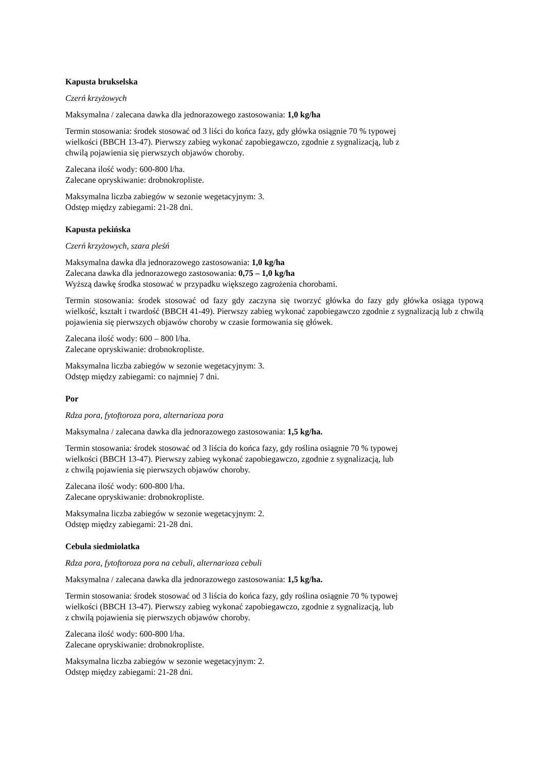Kapusta brukselska
Czerń krzyżowych
Maksymalna / zalecana dawka dla jednorazowego zastosowania: 1,0 kg/ha
Termin stosowania: środek stosować od 3 liści do końca fazy, gdy główka osiągnie 70 % typowej
wielkości (BBCH 13-47). Pierwszy zabieg wykonać zapobiegawczo, zgodnie z sygnalizacją, lub z
chwilą pojawienia się pierwszych objawów choroby.
Zalecana ilość wody: 600-800 l/ha.
Zalecane opryskiwanie: drobnokropliste.
Maksymalna liczba zabiegów w sezonie wegetacyjnym: 3.
Odstęp między zabiegami: 21-28 dni.
Kapusta pekińska
Czerń krzyżowych, szara pleśń
Maksymalna dawka dla jednorazowego zastosowania: 1,0 kg/ha
Zalecana dawka dla jednorazowego zastosowania: 0,75 – 1,0 kg/ha
Wyższą dawkę środka stosować w przypadku większego zagrożenia chorobami.
Termin stosowania: środek stosować od fazy gdy zaczyna się tworzyć główka do fazy gdy główka osiąga typową wielkość, kształt i twardość (BBCH 41-49). Pierwszy zabieg wykonać zapobiegawczo zgodnie z sygnalizacją lub z chwilą pojawienia się pierwszych objawów choroby w czasie formowania się główek.
Zalecana ilość wody: 600 – 800 l/ha.
Zalecane opryskiwanie: drobnokropliste.
Maksymalna liczba zabiegów w sezonie wegetacyjnym: 3.
Odstęp między zabiegami: co najmniej 7 dni.
Por
Rdza pora, fytoftoroza pora, alternarioza pora
Maksymalna / zalecana dawka dla jednorazowego zastosowania: 1,5 kg/ha.
Termin stosowania: środek stosować od 3 liścia do końca fazy, gdy roślina osiągnie 70 % typowej
wielkości (BBCH 13-47). Pierwszy zabieg wykonać zapobiegawczo, zgodnie z sygnalizacją, lub
z chwilą pojawienia się pierwszych objawów choroby.
Zalecana ilość wody: 600-800 l/ha.
Zalecane opryskiwanie: drobnokropliste.
Maksymalna liczba zabiegów w sezonie wegetacyjnym: 2.
Odstęp między zabiegami: 21-28 dni.
Cebula siedmiolatka
Rdza pora, fytoftoroza pora na cebuli, alternarioza cebuli
Maksymalna / zalecana dawka dla jednorazowego zastosowania: 1,5 kg/ha.
Termin stosowania: środek stosować od 3 liścia do końca fazy, gdy roślina osiągnie 70 % typowej
wielkości (BBCH 13-47). Pierwszy zabieg wykonać zapobiegawczo, zgodnie z sygnalizacją, lub
z chwilą pojawienia się pierwszych objawów choroby.
Zalecana ilość wody: 600-800 l/ha.
Zalecane opryskiwanie: drobnokropliste.
Maksymalna liczba zabiegów w sezonie wegetacyjnym: 2.
Odstęp między zabiegami: 21-28 dni.